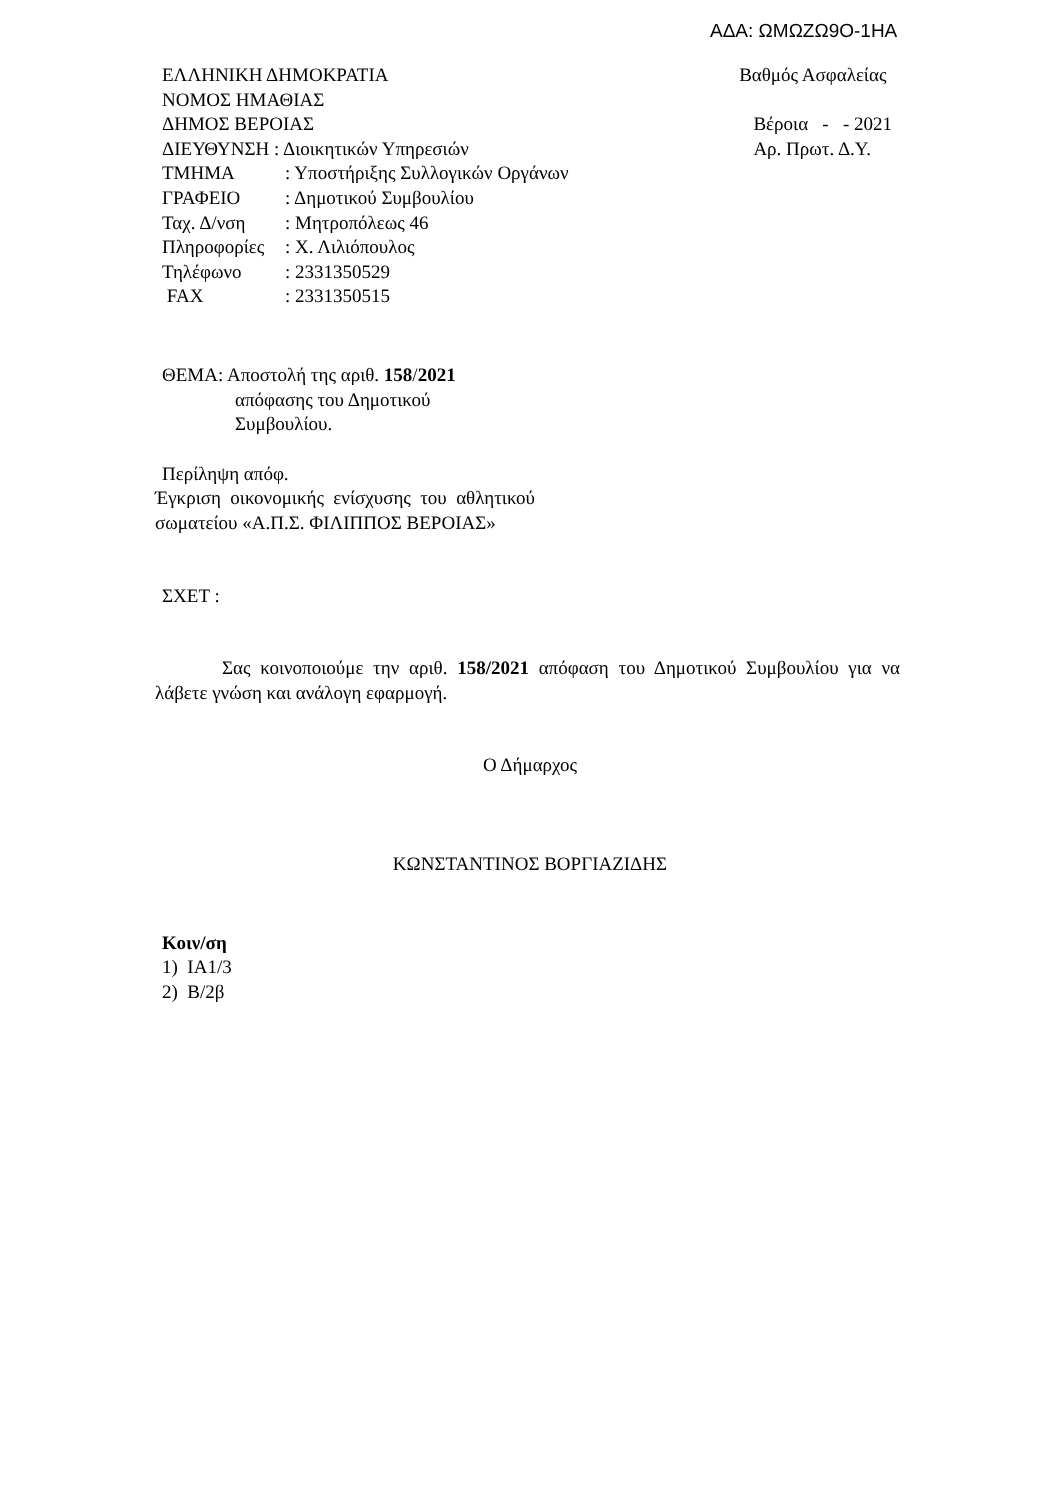ΑΔΑ: ΩΜΩΖΩ9Ο-1ΗΑ
ΕΛΛΗΝΙΚΗ ΔΗΜΟΚΡΑΤΙΑ
ΝΟΜΟΣ ΗΜΑΘΙΑΣ
ΔΗΜΟΣ ΒΕΡΟΙΑΣ
ΔΙΕΥΘΥΝΣΗ : Διοικητικών Υπηρεσιών
ΤΜΗΜΑ: Υποστήριξης Συλλογικών Οργάνων
ΓΡΑΦΕΙΟ: Δημοτικού Συμβουλίου
Ταχ. Δ/νση: Μητροπόλεως 46
Πληροφορίες: Χ. Λιλιόπουλος
Τηλέφωνο: 2331350529
FAX: 2331350515
Βαθμός Ασφαλείας
Βέροια - - 2021
Αρ. Πρωτ. Δ.Υ.
ΘΕΜΑ: Αποστολή της αριθ. 158/2021
απόφασης του Δημοτικού
Συμβουλίου.
Περίληψη απόφ.
Έγκριση οικονομικής ενίσχυσης του αθλητικού σωματείου «Α.Π.Σ. ΦΙΛΙΠΠΟΣ ΒΕΡΟΙΑΣ»
ΣΧΕΤ :
Σας κοινοποιούμε την αριθ. 158/2021 απόφαση του Δημοτικού Συμβουλίου για να λάβετε γνώση και ανάλογη εφαρμογή.
Ο Δήμαρχος
ΚΩΝΣΤΑΝΤΙΝΟΣ ΒΟΡΓΙΑΖΙΔΗΣ
Κοιν/ση
1) ΙΑ1/3
2) Β/2β